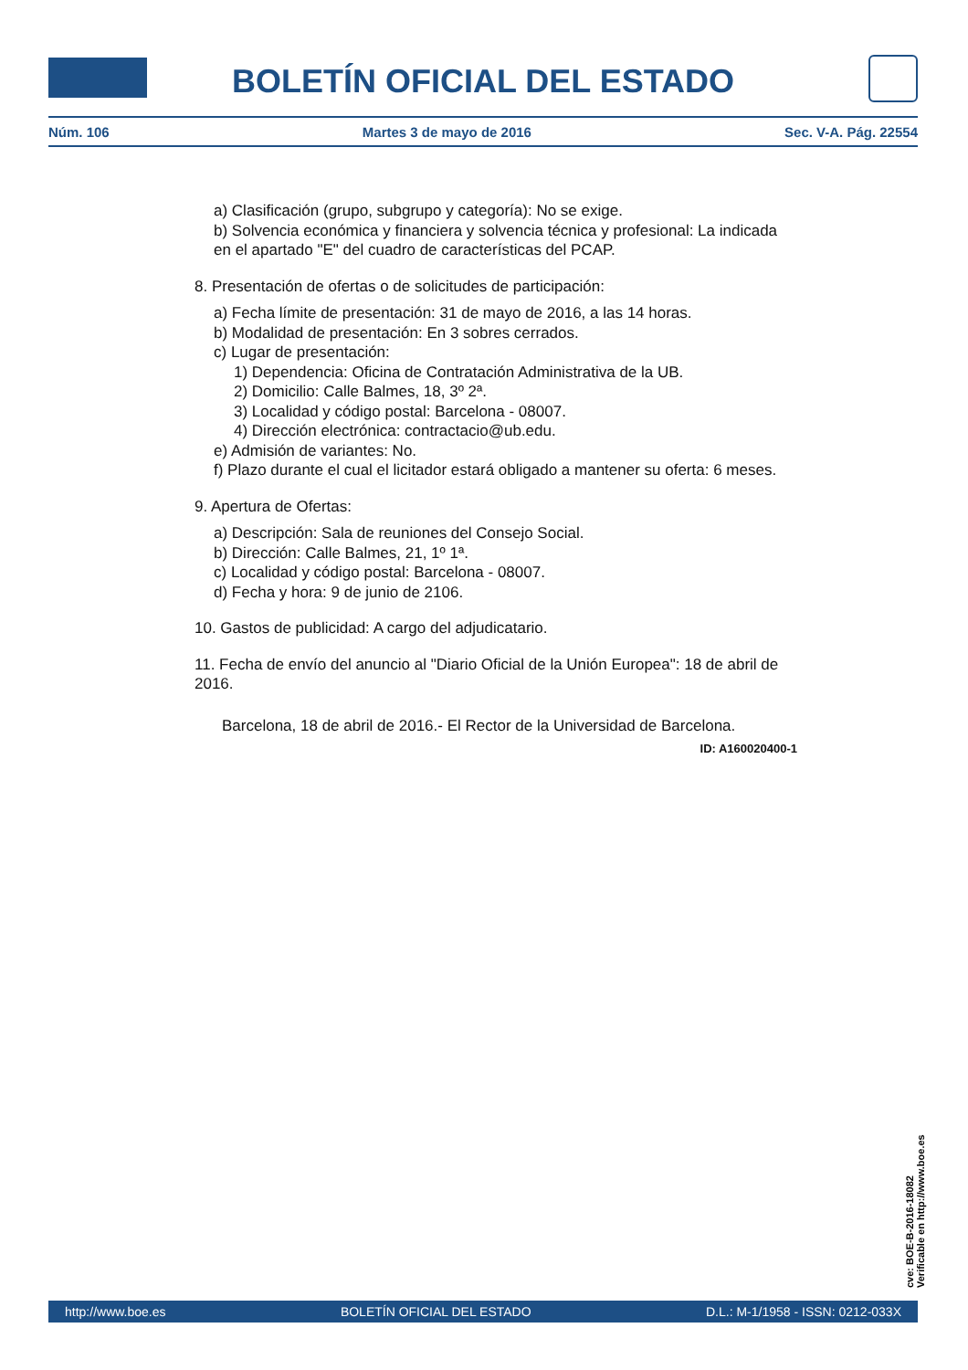BOLETÍN OFICIAL DEL ESTADO
Núm. 106 Martes 3 de mayo de 2016 Sec. V-A. Pág. 22554
a) Clasificación (grupo, subgrupo y categoría): No se exige.
b) Solvencia económica y financiera y solvencia técnica y profesional: La indicada en el apartado "E" del cuadro de características del PCAP.
8. Presentación de ofertas o de solicitudes de participación:
a) Fecha límite de presentación: 31 de mayo de 2016, a las 14 horas.
b) Modalidad de presentación: En 3 sobres cerrados.
c) Lugar de presentación:
1) Dependencia: Oficina de Contratación Administrativa de la UB.
2) Domicilio: Calle Balmes, 18, 3º 2ª.
3) Localidad y código postal: Barcelona - 08007.
4) Dirección electrónica: contractacio@ub.edu.
e) Admisión de variantes: No.
f) Plazo durante el cual el licitador estará obligado a mantener su oferta: 6 meses.
9. Apertura de Ofertas:
a) Descripción: Sala de reuniones del Consejo Social.
b) Dirección: Calle Balmes, 21, 1º 1ª.
c) Localidad y código postal: Barcelona - 08007.
d) Fecha y hora: 9 de junio de 2106.
10. Gastos de publicidad: A cargo del adjudicatario.
11. Fecha de envío del anuncio al "Diario Oficial de la Unión Europea": 18 de abril de 2016.
Barcelona, 18 de abril de 2016.- El Rector de la Universidad de Barcelona.
ID: A160020400-1
cve: BOE-B-2016-18082
Verificable en http://www.boe.es
http://www.boe.es BOLETÍN OFICIAL DEL ESTADO D.L.: M-1/1958 - ISSN: 0212-033X